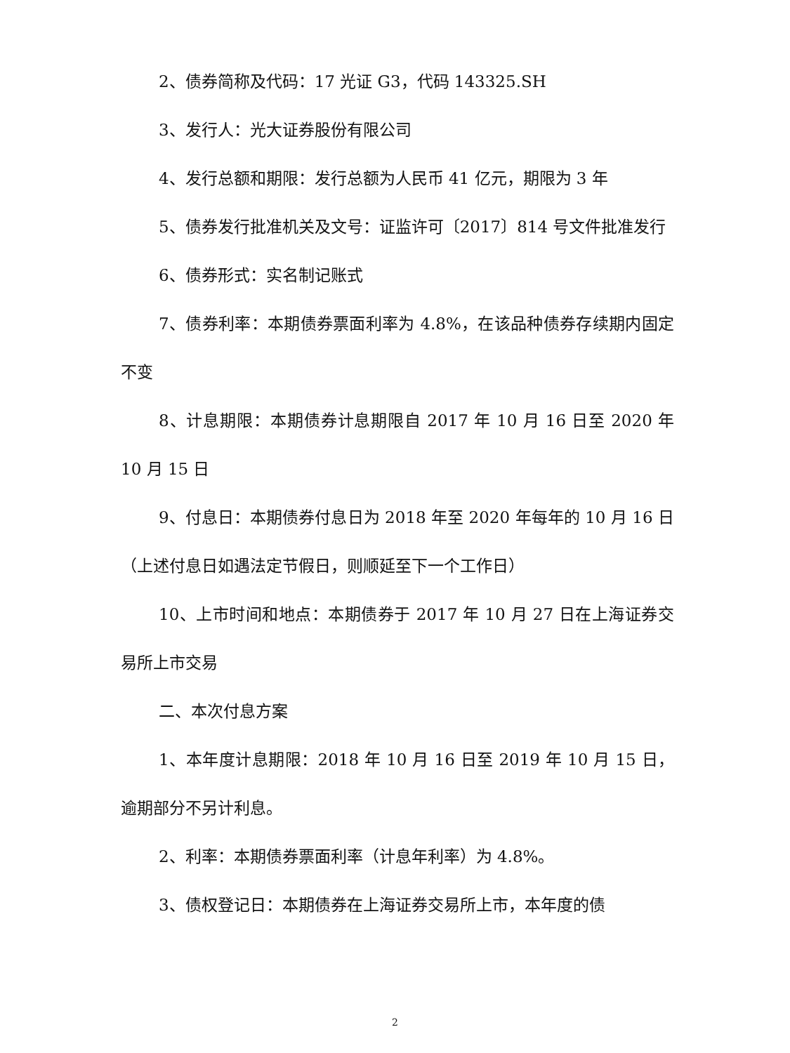2、债券简称及代码：17 光证 G3，代码 143325.SH
3、发行人：光大证券股份有限公司
4、发行总额和期限：发行总额为人民币 41 亿元，期限为 3 年
5、债券发行批准机关及文号：证监许可〔2017〕814 号文件批准发行
6、债券形式：实名制记账式
7、债券利率：本期债券票面利率为 4.8%，在该品种债券存续期内固定不变
8、计息期限：本期债券计息期限自 2017 年 10 月 16 日至 2020 年 10 月 15 日
9、付息日：本期债券付息日为 2018 年至 2020 年每年的 10 月 16 日（上述付息日如遇法定节假日，则顺延至下一个工作日）
10、上市时间和地点：本期债券于 2017 年 10 月 27 日在上海证券交易所上市交易
二、本次付息方案
1、本年度计息期限：2018 年 10 月 16 日至 2019 年 10 月 15 日，逾期部分不另计利息。
2、利率：本期债券票面利率（计息年利率）为 4.8%。
3、债权登记日：本期债券在上海证券交易所上市，本年度的债
2